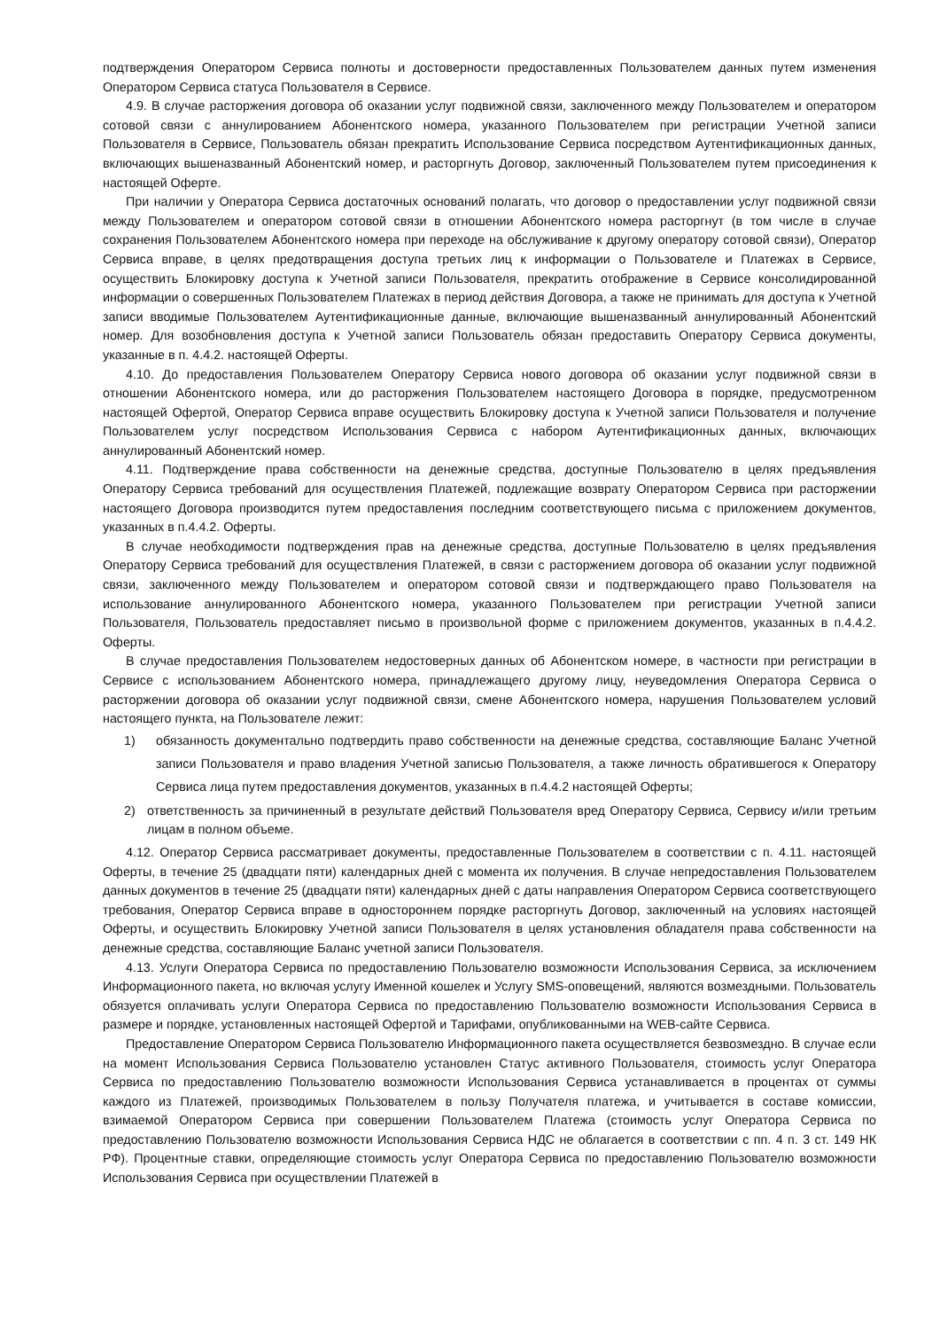подтверждения Оператором Сервиса полноты и достоверности предоставленных Пользователем данных путем изменения Оператором Сервиса статуса Пользователя в Сервисе.
4.9. В случае расторжения договора об оказании услуг подвижной связи, заключенного между Пользователем и оператором сотовой связи с аннулированием Абонентского номера, указанного Пользователем при регистрации Учетной записи Пользователя в Сервисе, Пользователь обязан прекратить Использование Сервиса посредством Аутентификационных данных, включающих вышеназванный Абонентский номер, и расторгнуть Договор, заключенный Пользователем путем присоединения к настоящей Оферте.
При наличии у Оператора Сервиса достаточных оснований полагать, что договор о предоставлении услуг подвижной связи между Пользователем и оператором сотовой связи в отношении Абонентского номера расторгнут (в том числе в случае сохранения Пользователем Абонентского номера при переходе на обслуживание к другому оператору сотовой связи), Оператор Сервиса вправе, в целях предотвращения доступа третьих лиц к информации о Пользователе и Платежах в Сервисе, осуществить Блокировку доступа к Учетной записи Пользователя, прекратить отображение в Сервисе консолидированной информации о совершенных Пользователем Платежах в период действия Договора, а также не принимать для доступа к Учетной записи вводимые Пользователем Аутентификационные данные, включающие вышеназванный аннулированный Абонентский номер. Для возобновления доступа к Учетной записи Пользователь обязан предоставить Оператору Сервиса документы, указанные в п. 4.4.2. настоящей Оферты.
4.10. До предоставления Пользователем Оператору Сервиса нового договора об оказании услуг подвижной связи в отношении Абонентского номера, или до расторжения Пользователем настоящего Договора в порядке, предусмотренном настоящей Офертой, Оператор Сервиса вправе осуществить Блокировку доступа к Учетной записи Пользователя и получение Пользователем услуг посредством Использования Сервиса с набором Аутентификационных данных, включающих аннулированный Абонентский номер.
4.11. Подтверждение права собственности на денежные средства, доступные Пользователю в целях предъявления Оператору Сервиса требований для осуществления Платежей, подлежащие возврату Оператором Сервиса при расторжении настоящего Договора производится путем предоставления последним соответствующего письма с приложением документов, указанных в п.4.4.2. Оферты.
В случае необходимости подтверждения прав на денежные средства, доступные Пользователю в целях предъявления Оператору Сервиса требований для осуществления Платежей, в связи с расторжением договора об оказании услуг подвижной связи, заключенного между Пользователем и оператором сотовой связи и подтверждающего право Пользователя на использование аннулированного Абонентского номера, указанного Пользователем при регистрации Учетной записи Пользователя, Пользователь предоставляет письмо в произвольной форме с приложением документов, указанных в п.4.4.2. Оферты.
В случае предоставления Пользователем недостоверных данных об Абонентском номере, в частности при регистрации в Сервисе с использованием Абонентского номера, принадлежащего другому лицу, неуведомления Оператора Сервиса о расторжении договора об оказании услуг подвижной связи, смене Абонентского номера, нарушения Пользователем условий настоящего пункта, на Пользователе лежит:
1) обязанность документально подтвердить право собственности на денежные средства, составляющие Баланс Учетной записи Пользователя и право владения Учетной записью Пользователя, а также личность обратившегося к Оператору Сервиса лица путем предоставления документов, указанных в п.4.4.2 настоящей Оферты;
2) ответственность за причиненный в результате действий Пользователя вред Оператору Сервиса, Сервису и/или третьим лицам в полном объеме.
4.12. Оператор Сервиса рассматривает документы, предоставленные Пользователем в соответствии с п. 4.11. настоящей Оферты, в течение 25 (двадцати пяти) календарных дней с момента их получения. В случае непредоставления Пользователем данных документов в течение 25 (двадцати пяти) календарных дней с даты направления Оператором Сервиса соответствующего требования, Оператор Сервиса вправе в одностороннем порядке расторгнуть Договор, заключенный на условиях настоящей Оферты, и осуществить Блокировку Учетной записи Пользователя в целях установления обладателя права собственности на денежные средства, составляющие Баланс учетной записи Пользователя.
4.13. Услуги Оператора Сервиса по предоставлению Пользователю возможности Использования Сервиса, за исключением Информационного пакета, но включая услугу Именной кошелек и Услугу SMS-оповещений, являются возмездными. Пользователь обязуется оплачивать услуги Оператора Сервиса по предоставлению Пользователю возможности Использования Сервиса в размере и порядке, установленных настоящей Офертой и Тарифами, опубликованными на WEB-сайте Сервиса.
Предоставление Оператором Сервиса Пользователю Информационного пакета осуществляется безвозмездно. В случае если на момент Использования Сервиса Пользователю установлен Статус активного Пользователя, стоимость услуг Оператора Сервиса по предоставлению Пользователю возможности Использования Сервиса устанавливается в процентах от суммы каждого из Платежей, производимых Пользователем в пользу Получателя платежа, и учитывается в составе комиссии, взимаемой Оператором Сервиса при совершении Пользователем Платежа (стоимость услуг Оператора Сервиса по предоставлению Пользователю возможности Использования Сервиса НДС не облагается в соответствии с пп. 4 п. 3 ст. 149 НК РФ). Процентные ставки, определяющие стоимость услуг Оператора Сервиса по предоставлению Пользователю возможности Использования Сервиса при осуществлении Платежей в